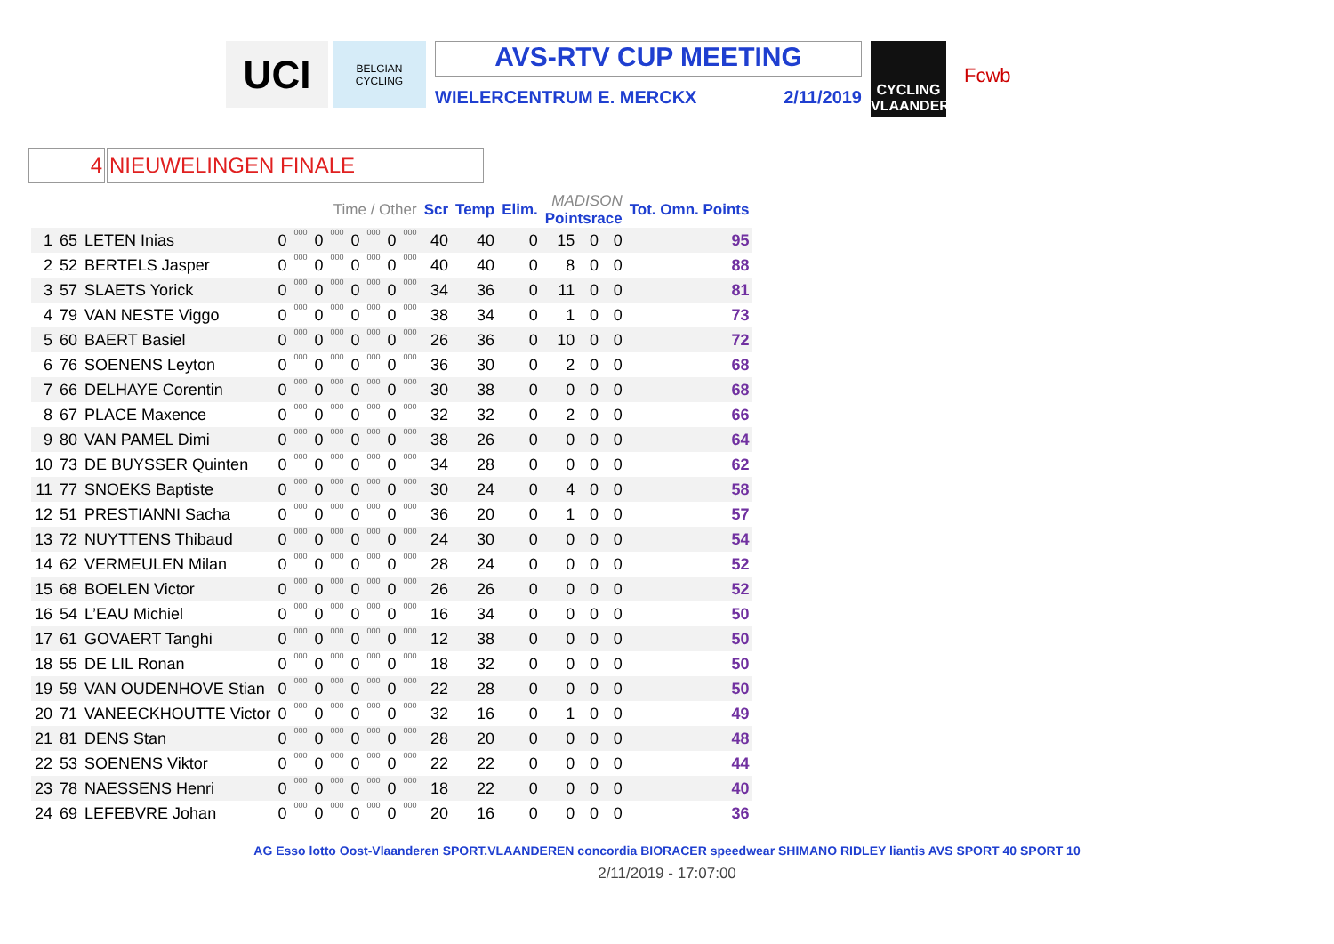UCI
BELGIAN CYCLING
AVS-RTV CUP MEETING
WIELERCENTRUM E. MERCKX 2/11/2019
CYCLING VLAANDEREN
Fcwb
4 NIEUWELINGEN FINALE
| | | | Time / Other | | | | | | | | Scr | Temp | Elim. | MADISON Pointsrace | | | Tot. Omn. Points |
| --- | --- | --- | --- | --- | --- | --- | --- | --- | --- | --- | --- | --- | --- | --- | --- | --- | --- |
| 1 | 65 | LETEN Inias | 0 | 000 | 0 | 000 | 0 | 000 | 0 | 000 | 40 | 40 | 0 | 15 | 0 | 0 | 95 |
| 2 | 52 | BERTELS Jasper | 0 | 000 | 0 | 000 | 0 | 000 | 0 | 000 | 40 | 40 | 0 | 8 | 0 | 0 | 88 |
| 3 | 57 | SLAETS Yorick | 0 | 000 | 0 | 000 | 0 | 000 | 0 | 000 | 34 | 36 | 0 | 11 | 0 | 0 | 81 |
| 4 | 79 | VAN NESTE Viggo | 0 | 000 | 0 | 000 | 0 | 000 | 0 | 000 | 38 | 34 | 0 | 1 | 0 | 0 | 73 |
| 5 | 60 | BAERT Basiel | 0 | 000 | 0 | 000 | 0 | 000 | 0 | 000 | 26 | 36 | 0 | 10 | 0 | 0 | 72 |
| 6 | 76 | SOENENS Leyton | 0 | 000 | 0 | 000 | 0 | 000 | 0 | 000 | 36 | 30 | 0 | 2 | 0 | 0 | 68 |
| 7 | 66 | DELHAYE Corentin | 0 | 000 | 0 | 000 | 0 | 000 | 0 | 000 | 30 | 38 | 0 | 0 | 0 | 0 | 68 |
| 8 | 67 | PLACE Maxence | 0 | 000 | 0 | 000 | 0 | 000 | 0 | 000 | 32 | 32 | 0 | 2 | 0 | 0 | 66 |
| 9 | 80 | VAN PAMEL Dimi | 0 | 000 | 0 | 000 | 0 | 000 | 0 | 000 | 38 | 26 | 0 | 0 | 0 | 0 | 64 |
| 10 | 73 | DE BUYSSER Quinten | 0 | 000 | 0 | 000 | 0 | 000 | 0 | 000 | 34 | 28 | 0 | 0 | 0 | 0 | 62 |
| 11 | 77 | SNOEKS Baptiste | 0 | 000 | 0 | 000 | 0 | 000 | 0 | 000 | 30 | 24 | 0 | 4 | 0 | 0 | 58 |
| 12 | 51 | PRESTIANNI Sacha | 0 | 000 | 0 | 000 | 0 | 000 | 0 | 000 | 36 | 20 | 0 | 1 | 0 | 0 | 57 |
| 13 | 72 | NUYTTENS Thibaud | 0 | 000 | 0 | 000 | 0 | 000 | 0 | 000 | 24 | 30 | 0 | 0 | 0 | 0 | 54 |
| 14 | 62 | VERMEULEN Milan | 0 | 000 | 0 | 000 | 0 | 000 | 0 | 000 | 28 | 24 | 0 | 0 | 0 | 0 | 52 |
| 15 | 68 | BOELEN Victor | 0 | 000 | 0 | 000 | 0 | 000 | 0 | 000 | 26 | 26 | 0 | 0 | 0 | 0 | 52 |
| 16 | 54 | L’EAU Michiel | 0 | 000 | 0 | 000 | 0 | 000 | 0 | 000 | 16 | 34 | 0 | 0 | 0 | 0 | 50 |
| 17 | 61 | GOVAERT Tanghi | 0 | 000 | 0 | 000 | 0 | 000 | 0 | 000 | 12 | 38 | 0 | 0 | 0 | 0 | 50 |
| 18 | 55 | DE LIL Ronan | 0 | 000 | 0 | 000 | 0 | 000 | 0 | 000 | 18 | 32 | 0 | 0 | 0 | 0 | 50 |
| 19 | 59 | VAN OUDENHOVE Stian | 0 | 000 | 0 | 000 | 0 | 000 | 0 | 000 | 22 | 28 | 0 | 0 | 0 | 0 | 50 |
| 20 | 71 | VANEECKHOUTTE Victor | 0 | 000 | 0 | 000 | 0 | 000 | 0 | 000 | 32 | 16 | 0 | 1 | 0 | 0 | 49 |
| 21 | 81 | DENS Stan | 0 | 000 | 0 | 000 | 0 | 000 | 0 | 000 | 28 | 20 | 0 | 0 | 0 | 0 | 48 |
| 22 | 53 | SOENENS Viktor | 0 | 000 | 0 | 000 | 0 | 000 | 0 | 000 | 22 | 22 | 0 | 0 | 0 | 0 | 44 |
| 23 | 78 | NAESSENS Henri | 0 | 000 | 0 | 000 | 0 | 000 | 0 | 000 | 18 | 22 | 0 | 0 | 0 | 0 | 40 |
| 24 | 69 | LEFEBVRE Johan | 0 | 000 | 0 | 000 | 0 | 000 | 0 | 000 | 20 | 16 | 0 | 0 | 0 | 0 | 36 |
AG Esso lotto Oost-Vlaanderen SPORT.VLAANDEREN concordia BIORACER speedwear SHIMANO RIDLEY liantis AVS SPORT 40 SPORT 10
2/11/2019 - 17:07:00